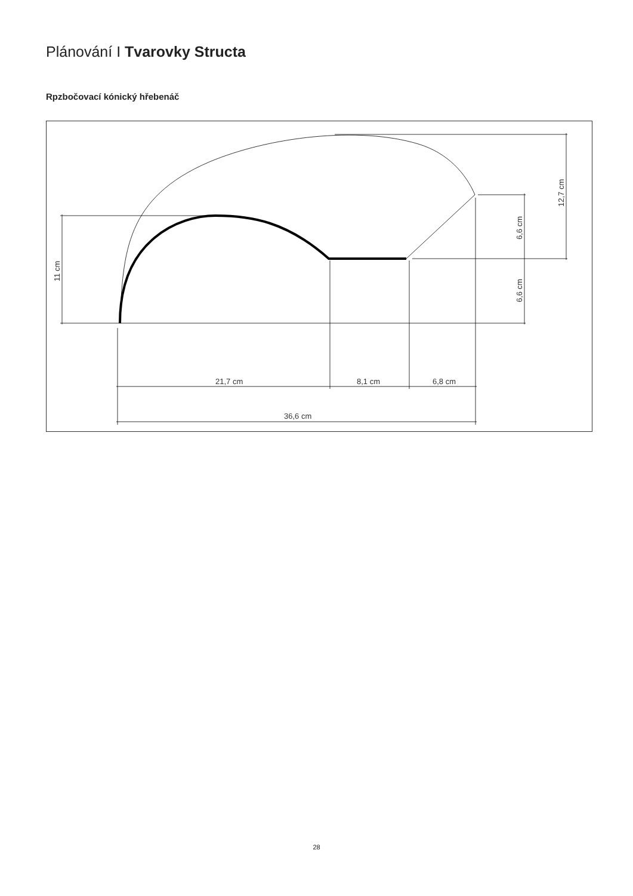Plánování I Tvarovky Structa
Rpzbočovací kónický hřebenáč
21,7 cm
8,1 cm
6,8 cm
36,6 cm
11 cm
6,6 cm
6,6 cm
12,7 cm
28